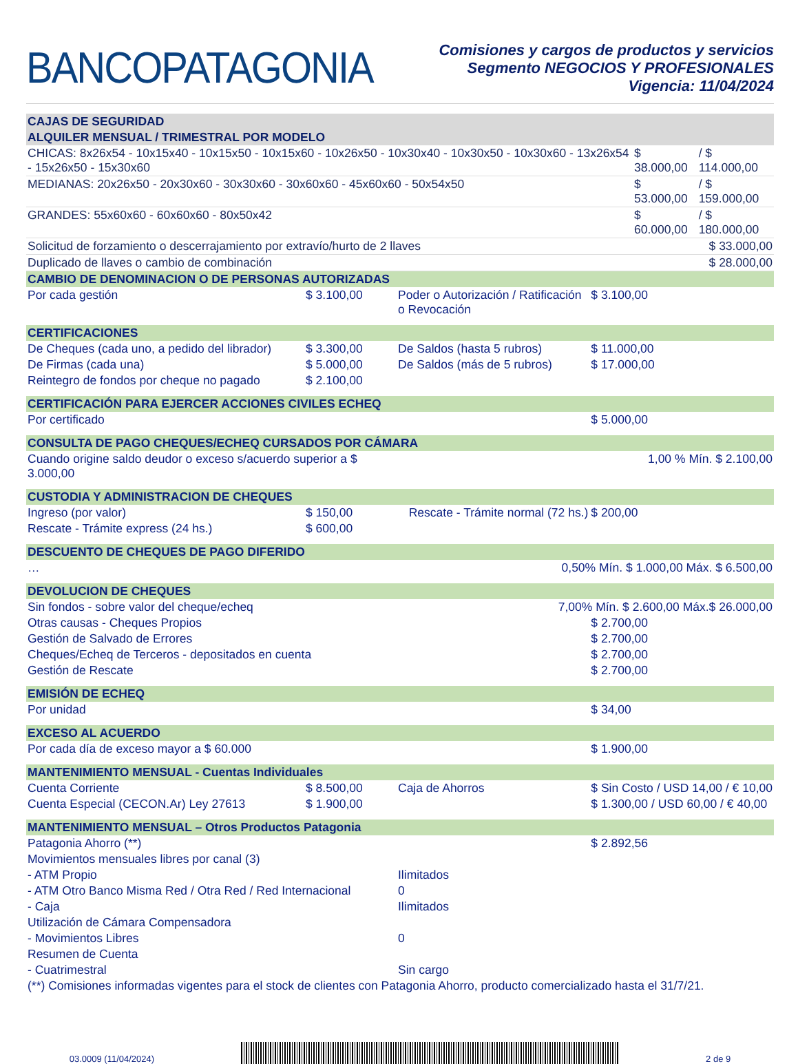BANCOPATAGONIA
Comisiones y cargos de productos y servicios
Segmento NEGOCIOS Y PROFESIONALES
Vigencia: 11/04/2024
| CAJAS DE SEGURIDAD | | |
| --- | --- | --- |
| ALQUILER MENSUAL / TRIMESTRAL POR MODELO | | |
| CHICAS: 8x26x54 - 10x15x40 - 10x15x50 - 10x15x60 - 10x26x50 - 10x30x40 - 10x30x50 - 10x30x60 - 13x26x54 - 15x26x50 - 15x30x60 | $ 38.000,00 | / $ 114.000,00 |
| MEDIANAS: 20x26x50 - 20x30x60 - 30x30x60 - 30x60x60 - 45x60x60 - 50x54x50 | $ 53.000,00 | / $ 159.000,00 |
| GRANDES: 55x60x60 - 60x60x60 - 80x50x42 | $ 60.000,00 | / $ 180.000,00 |
| Solicitud de forzamiento o descerrajamiento por extravío/hurto de 2 llaves | | $ 33.000,00 |
| Duplicado de llaves o cambio de combinación | | $ 28.000,00 |
| CAMBIO DE DENOMINACION O DE PERSONAS AUTORIZADAS | | | |
| --- | --- | --- | --- |
| Por cada gestión | $ 3.100,00 | Poder o Autorización / Ratificación o Revocación | $ 3.100,00 |
| CERTIFICACIONES | | | |
| De Cheques (cada uno, a pedido del librador) | $ 3.300,00 | De Saldos (hasta 5 rubros) | $ 11.000,00 |
| De Firmas (cada una) | $ 5.000,00 | De Saldos (más de 5 rubros) | $ 17.000,00 |
| Reintegro de fondos por cheque no pagado | $ 2.100,00 | | |
| CERTIFICACIÓN PARA EJERCER ACCIONES CIVILES ECHEQ | | | |
| Por certificado | | | $ 5.000,00 |
| CONSULTA DE PAGO CHEQUES/ECHEQ CURSADOS POR CÁMARA | | | |
| Cuando origine saldo deudor o exceso s/acuerdo superior a $ 3.000,00 | | 1,00 % Mín. $ 2.100,00 | |
| CUSTODIA Y ADMINISTRACION DE CHEQUES | | | |
| Ingreso (por valor) | $ 150,00 | Rescate - Trámite normal (72 hs.) | $ 200,00 |
| Rescate - Trámite express (24 hs.) | $ 600,00 | | |
| DESCUENTO DE CHEQUES DE PAGO DIFERIDO | | | |
| … | 0,50% Mín. $ 1.000,00 Máx. $ 6.500,00 | | |
| DEVOLUCION DE CHEQUES | | | |
| Sin fondos - sobre valor del cheque/echeq | | 7,00% Mín. $ 2.600,00 Máx.$ 26.000,00 | |
| Otras causas - Cheques Propios | | | $ 2.700,00 |
| Gestión de Salvado de Errores | | | $ 2.700,00 |
| Cheques/Echeq de Terceros - depositados en cuenta | | | $ 2.700,00 |
| Gestión de Rescate | | | $ 2.700,00 |
| EMISIÓN DE ECHEQ | | | |
| Por unidad | | | $ 34,00 |
| EXCESO AL ACUERDO | | | |
| Por cada día de exceso mayor a $ 60.000 | | | $ 1.900,00 |
| MANTENIMIENTO MENSUAL - Cuentas Individuales | | | |
| Cuenta Corriente | $ 8.500,00 | Caja de Ahorros | $ Sin Costo / USD 14,00 / € 10,00 |
| Cuenta Especial (CECON.Ar) Ley 27613 | $ 1.900,00 | | $ 1.300,00 / USD 60,00 / € 40,00 |
| MANTENIMIENTO MENSUAL – Otros Productos Patagonia | | | |
| Patagonia Ahorro (**) | | | $ 2.892,56 |
| Movimientos mensuales libres por canal (3) | | | |
| - ATM Propio | | Ilimitados | |
| - ATM Otro Banco Misma Red / Otra Red / Red Internacional | | 0 | |
| - Caja | | Ilimitados | |
| Utilización de Cámara Compensadora | | | |
| - Movimientos Libres | | 0 | |
| Resumen de Cuenta | | | |
| - Cuatrimestral | | Sin cargo | |
| (**) Comisiones informadas vigentes para el stock de clientes con Patagonia Ahorro, producto comercializado hasta el 31/7/21. | | | |
03.0009 (11/04/2024)
2 de 9